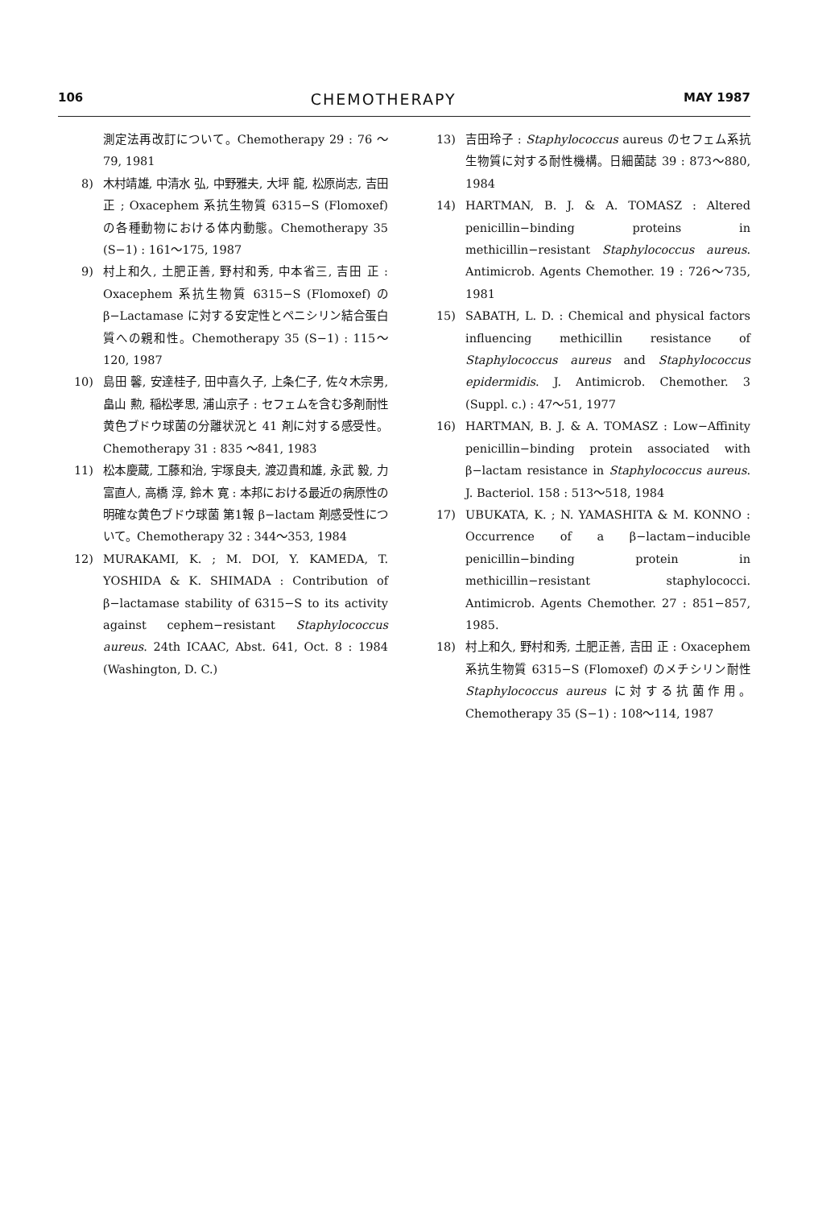106 CHEMOTHERAPY MAY 1987
測定法再改訂について。Chemotherapy 29 : 76 ～79, 1981
8) 木村靖雄, 中清水 弘, 中野雅夫, 大坪 龍, 松原尚志, 吉田 正 ; Oxacephem 系抗生物質 6315−S (Flomoxef) の各種動物における体内動態。Chemotherapy 35 (S−1) : 161～175, 1987
9) 村上和久, 土肥正善, 野村和秀, 中本省三, 吉田 正 : Oxacephem 系抗生物質 6315−S (Flomoxef) の β−Lactamase に対する安定性とペニシリン結合蛋白質への親和性。Chemotherapy 35 (S−1) : 115～120, 1987
10) 島田 馨, 安達桂子, 田中喜久子, 上条仁子, 佐々木宗男, 畠山 勲, 稲松孝思, 浦山京子 : セフェムを含む多剤耐性黄色ブドウ球菌の分離状況と 41 剤に対する感受性。Chemotherapy 31 : 835 ～841, 1983
11) 松本慶蔵, 工藤和治, 宇塚良夫, 渡辺貴和雄, 永武 毅, 力富直人, 高橋 淳, 鈴木 寛 : 本邦における最近の病原性の明確な黄色ブドウ球菌 第1報 β−lactam 剤感受性について。Chemotherapy 32 : 344～353, 1984
12) MURAKAMI, K. ; M. DOI, Y. KAMEDA, T. YOSHIDA & K. SHIMADA : Contribution of β−lactamase stability of 6315−S to its activity against cephem−resistant Staphylococcus aureus. 24th ICAAC, Abst. 641, Oct. 8 : 1984 (Washington, D. C.)
13) 吉田玲子 : Staphylococcus aureus のセフェム系抗生物質に対する耐性機構。日細菌誌 39 : 873～880, 1984
14) HARTMAN, B. J. & A. TOMASZ : Altered penicillin−binding proteins in methicillin−resistant Staphylococcus aureus. Antimicrob. Agents Chemother. 19 : 726～735, 1981
15) SABATH, L. D. : Chemical and physical factors influencing methicillin resistance of Staphylococcus aureus and Staphylococcus epidermidis. J. Antimicrob. Chemother. 3 (Suppl. c.) : 47～51, 1977
16) HARTMAN, B. J. & A. TOMASZ : Low−Affinity penicillin−binding protein associated with β−lactam resistance in Staphylococcus aureus. J. Bacteriol. 158 : 513～518, 1984
17) UBUKATA, K. ; N. YAMASHITA & M. KONNO : Occurrence of a β−lactam−inducible penicillin−binding protein in methicillin−resistant staphylococci. Antimicrob. Agents Chemother. 27 : 851−857, 1985.
18) 村上和久, 野村和秀, 土肥正善, 吉田 正 : Oxacephem 系抗生物質 6315−S (Flomoxef) のメチシリン耐性 Staphylococcus aureus に対する抗菌作用。Chemotherapy 35 (S−1) : 108～114, 1987